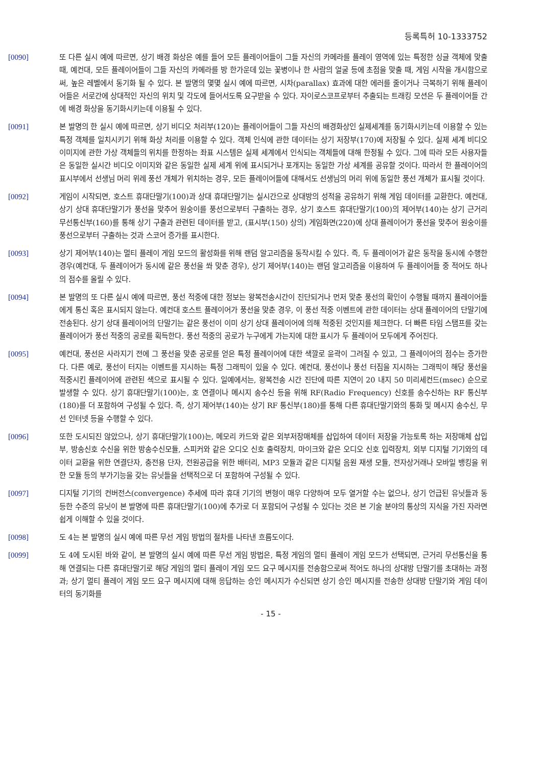등록특허 10-1333752
[0090] 또 다른 실시 예에 따르면, 상기 배경 화상은 예를 들어 모든 플레이어들이 그들 자신의 카메라를 플레이 영역에 있는 특정한 싱글 객체에 맞출 때, 예컨대, 모든 플레이어들이 그들 자신의 카메라를 방 한가운데 있는 꽃병이나 한 사람의 얼굴 등에 초점을 맞출 때, 게임 시작을 개시함으로써, 높은 레벨에서 동기화 될 수 있다. 본 발명의 몇몇 실시 예에 따르면, 시차(parallax) 효과에 대한 에러를 줄이거나 극복하기 위해 플레이어들은 서로간에 상대적인 자신의 위치 및 각도에 들어서도록 요구받을 수 있다. 자이로스코프로부터 추출되는 트래킹 모션은 두 플레이어들 간에 배경 화상을 동기화시키는데 이용될 수 있다.
[0091] 본 발명의 한 실시 예에 따르면, 상기 비디오 처리부(120)는 플레이어들이 그들 자신의 배경화상인 실제세계를 동기화시키는데 이용할 수 있는 특정 객체를 일치시키기 위해 화상 처리를 이용할 수 있다. 객체 인식에 관한 데이터는 상기 저장부(170)에 저장될 수 있다. 실제 세계 비디오 이미지에 관한 가상 객체들의 위치를 한정하는 좌표 시스템은 실제 세계에서 인식되는 객체들에 대해 한정될 수 있다. 그에 따라 모든 사용자들은 동일한 실시간 비디오 이미지와 같은 동일한 실제 세계 위에 표시되거나 포개지는 동일한 가상 세계를 공유할 것이다. 따라서 한 플레이어의 표시부에서 선생님 머리 위레 풍선 개체가 위치하는 경우, 모든 플레이어들에 대해서도 선생님의 머리 위에 동일한 풍선 개체가 표시될 것이다.
[0092] 게임이 시작되면, 호스트 휴대단말기(100)과 상대 휴대단말기는 실시간으로 상대방의 성적을 공유하기 위해 게임 데이터를 교환한다. 예컨대, 상기 상대 휴대단말기가 풍선을 맞추어 원숭이를 풍선으로부터 구출하는 경우, 상기 호스트 휴대단말기(100)의 제어부(140)는 상기 근거리 무선통신부(160)를 통해 상기 구출과 관련된 데이터를 받고, (표시부(150) 상의) 게임화면(220)에 상대 플레이어가 풍선을 맞추어 원숭이를 풍선으로부터 구출하는 것과 스코어 증가를 표시한다.
[0093] 상기 제어부(140)는 멀티 플레이 게임 모드의 활성화를 위해 랜덤 알고리즘을 동작시킬 수 있다. 즉, 두 플레이어가 같은 동작을 동시에 수행한 경우(예컨대, 두 플레이어가 동시에 같은 풍선을 쏴 맞춘 경우), 상기 제어부(140)는 랜덤 알고리즘을 이용하여 두 플레이어들 중 적어도 하나의 점수를 올릴 수 있다.
[0094] 본 발명의 또 다른 실시 예에 따르면, 풍선 적중에 대한 정보는 왕복전송시간이 진단되거나 먼저 맞춘 풍선의 확인이 수행될 때까지 플레이어들에게 통신 혹은 표시되지 않는다. 예컨대 호스트 플레이어가 풍선을 맞춘 경우, 이 풍선 적중 이벤트에 관한 데이터는 상대 플레이어의 단말기에 전송된다. 상기 상대 플레이어의 단말기는 같은 풍선이 이미 상기 상대 플레이어에 의해 적중된 것인지를 체크한다. 더 빠른 타임 스탬프를 갖는 플레이어가 풍선 적중의 공로를 획득한다. 풍선 적중의 공로가 누구에게 가는지에 대한 표시가 두 플레이어 모두에게 주어진다.
[0095] 예컨대, 풍선은 사라지기 전에 그 풍선을 맞춘 공로를 얻은 특정 플레이어에 대한 색깔로 윤곽이 그려질 수 있고, 그 플레이어의 점수는 증가한다. 다른 예로, 풍선이 터지는 이벤트를 지시하는 특정 그래픽이 있을 수 있다. 예컨대, 풍선이나 풍선 터짐을 지시하는 그래픽이 해당 풍선을 적중시킨 플레이어에 관련된 색으로 표시될 수 있다. 일예에서는, 왕복전송 시간 진단에 따른 지연이 20 내지 50 미리세컨드(msec) 순으로 발생할 수 있다. 상기 휴대단말기(100)는, 호 연결이나 메시지 송수신 등을 위해 RF(Radio Frequency) 신호를 송수신하는 RF 통신부(180)를 더 포함하여 구성될 수 있다. 즉, 상기 제어부(140)는 상기 RF 통신부(180)를 통해 다른 휴대단말기와의 통화 및 메시지 송수신, 무선 인터넷 등을 수행할 수 있다.
[0096] 또한 도시되진 않았으나, 상기 휴대단말기(100)는, 메모리 카드와 같은 외부저장매체를 삽입하여 데이터 저장을 가능토록 하는 저장매체 삽입부, 방송신호 수신을 위한 방송수신모듈, 스피커와 같은 오디오 신호 출력장치, 마이크와 같은 오디오 신호 입력장치, 외부 디지털 기기와의 데이터 교환을 위한 연결단자, 충전용 단자, 전원공급을 위한 배터리, MP3 모듈과 같은 디지털 음원 재생 모듈, 전자상거래나 모바일 뱅킹을 위한 모듈 등의 부가기능을 갖는 유닛들을 선택적으로 더 포함하여 구성될 수 있다.
[0097] 디지털 기기의 컨버전스(convergence) 추세에 따라 휴대 기기의 변형이 매우 다양하여 모두 열거할 수는 없으나, 상기 언급된 유닛들과 동등한 수준의 유닛이 본 발명에 따른 휴대단말기(100)에 추가로 더 포함되어 구성될 수 있다는 것은 본 기술 분야의 통상의 지식을 가진 자라면 쉽게 이해할 수 있을 것이다.
[0098] 도 4는 본 발명의 실시 예에 따른 무선 게임 방법의 절차를 나타낸 흐름도이다.
[0099] 도 4에 도시된 바와 같이, 본 발명의 실시 예에 따른 무선 게임 방법은, 특정 게임의 멀티 플레이 게임 모드가 선택되면, 근거리 무선통신을 통해 연결되는 다른 휴대단말기로 해당 게임의 멀티 플레이 게임 모드 요구 메시지를 전송함으로써 적어도 하나의 상대방 단말기를 초대하는 과정과; 상기 멀티 플레이 게임 모드 요구 메시지에 대해 응답하는 승인 메시지가 수신되면 상기 승인 메시지를 전송한 상대방 단말기와 게임 데이터의 동기화를
- 15 -